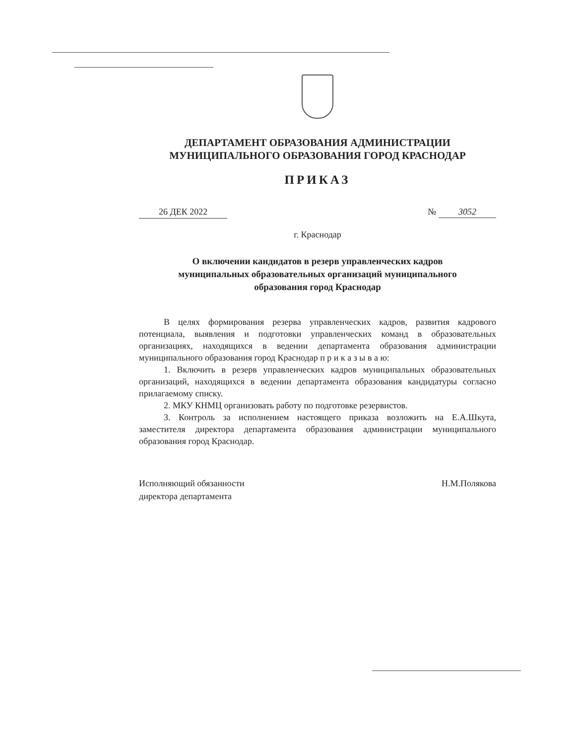ДЕПАРТАМЕНТ ОБРАЗОВАНИЯ АДМИНИСТРАЦИИ
МУНИЦИПАЛЬНОГО ОБРАЗОВАНИЯ ГОРОД КРАСНОДАР
ПРИКАЗ
26 ДЕК 2022 № 3052
г. Краснодар
О включении кандидатов в резерв управленческих кадров
муниципальных образовательных организаций муниципального
образования город Краснодар
В целях формирования резерва управленческих кадров, развития кадрового потенциала, выявления и подготовки управленческих команд в образовательных организациях, находящихся в ведении департамента образования администрации муниципального образования город Краснодар п р и к а з ы в а ю:
1. Включить в резерв управленческих кадров муниципальных образовательных организаций, находящихся в ведении департамента образования кандидатуры согласно прилагаемому списку.
2. МКУ КНМЦ организовать работу по подготовке резервистов.
3. Контроль за исполнением настоящего приказа возложить на Е.А.Шкута, заместителя директора департамента образования администрации муниципального образования город Краснодар.
Исполняющий обязанности
директора департамента
Н.М.Полякова